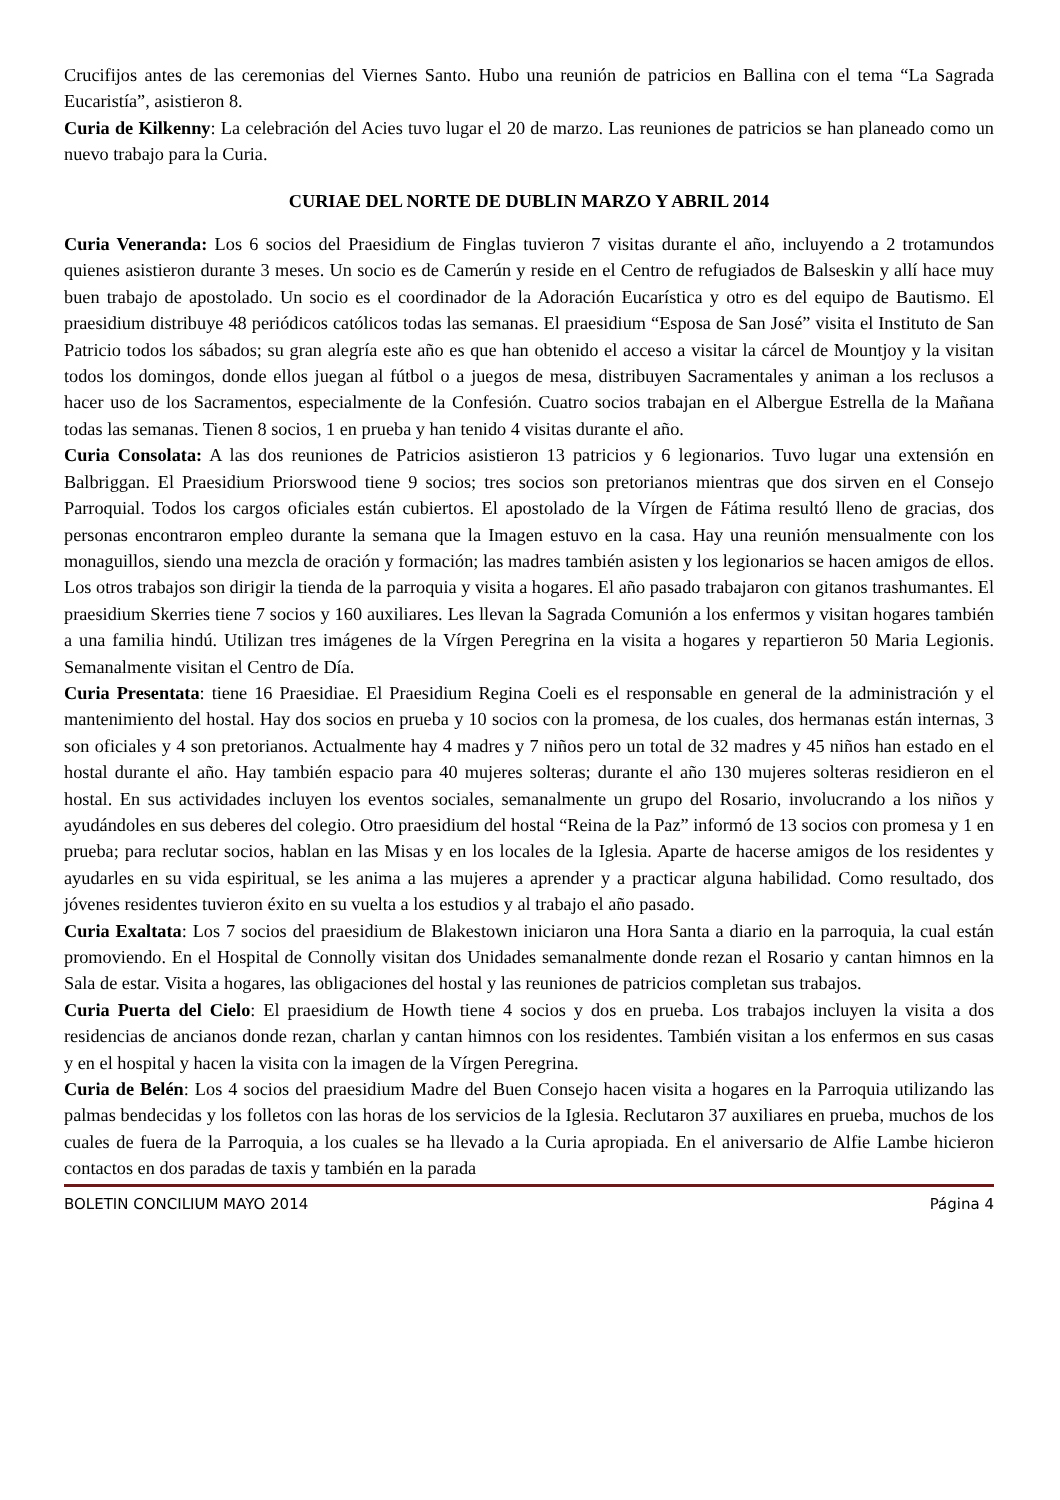Crucifijos antes de las ceremonias del Viernes Santo. Hubo una reunión de patricios en Ballina con el tema “La Sagrada Eucaristía”, asistieron 8.
Curia de Kilkenny: La celebración del Acies tuvo lugar el 20 de marzo. Las reuniones de patricios se han planeado como un nuevo trabajo para la Curia.
CURIAE DEL NORTE DE DUBLIN MARZO Y ABRIL 2014
Curia Veneranda: Los 6 socios del Praesidium de Finglas tuvieron 7 visitas durante el año, incluyendo a 2 trotamundos quienes asistieron durante 3 meses. Un socio es de Camerún y reside en el Centro de refugiados de Balseskin y allí hace muy buen trabajo de apostolado. Un socio es el coordinador de la Adoración Eucarística y otro es del equipo de Bautismo. El praesidium distribuye 48 periódicos católicos todas las semanas. El praesidium “Esposa de San José” visita el Instituto de San Patricio todos los sábados; su gran alegría este año es que han obtenido el acceso a visitar la cárcel de Mountjoy y la visitan todos los domingos, donde ellos juegan al fútbol o a juegos de mesa, distribuyen Sacramentales y animan a los reclusos a hacer uso de los Sacramentos, especialmente de la Confesión. Cuatro socios trabajan en el Albergue Estrella de la Mañana todas las semanas. Tienen 8 socios, 1 en prueba y han tenido 4 visitas durante el año.
Curia Consolata: A las dos reuniones de Patricios asistieron 13 patricios y 6 legionarios. Tuvo lugar una extensión en Balbriggan. El Praesidium Priorswood tiene 9 socios; tres socios son pretorianos mientras que dos sirven en el Consejo Parroquial. Todos los cargos oficiales están cubiertos. El apostolado de la Vírgen de Fátima resultó lleno de gracias, dos personas encontraron empleo durante la semana que la Imagen estuvo en la casa. Hay una reunión mensualmente con los monaguillos, siendo una mezcla de oración y formación; las madres también asisten y los legionarios se hacen amigos de ellos. Los otros trabajos son dirigir la tienda de la parroquia y visita a hogares. El año pasado trabajaron con gitanos trashumantes. El praesidium Skerries tiene 7 socios y 160 auxiliares. Les llevan la Sagrada Comunión a los enfermos y visitan hogares también a una familia hindú. Utilizan tres imágenes de la Vírgen Peregrina en la visita a hogares y repartieron 50 Maria Legionis. Semanalmente visitan el Centro de Día.
Curia Presentata: tiene 16 Praesidiae. El Praesidium Regina Coeli es el responsable en general de la administración y el mantenimiento del hostal. Hay dos socios en prueba y 10 socios con la promesa, de los cuales, dos hermanas están internas, 3 son oficiales y 4 son pretorianos. Actualmente hay 4 madres y 7 niños pero un total de 32 madres y 45 niños han estado en el hostal durante el año. Hay también espacio para 40 mujeres solteras; durante el año 130 mujeres solteras residieron en el hostal. En sus actividades incluyen los eventos sociales, semanalmente un grupo del Rosario, involucrando a los niños y ayudándoles en sus deberes del colegio. Otro praesidium del hostal “Reina de la Paz” informó de 13 socios con promesa y 1 en prueba; para reclutar socios, hablan en las Misas y en los locales de la Iglesia. Aparte de hacerse amigos de los residentes y ayudarles en su vida espiritual, se les anima a las mujeres a aprender y a practicar alguna habilidad. Como resultado, dos jóvenes residentes tuvieron éxito en su vuelta a los estudios y al trabajo el año pasado.
Curia Exaltata: Los 7 socios del praesidium de Blakestown iniciaron una Hora Santa a diario en la parroquia, la cual están promoviendo. En el Hospital de Connolly visitan dos Unidades semanalmente donde rezan el Rosario y cantan himnos en la Sala de estar. Visita a hogares, las obligaciones del hostal y las reuniones de patricios completan sus trabajos.
Curia Puerta del Cielo: El praesidium de Howth tiene 4 socios y dos en prueba. Los trabajos incluyen la visita a dos residencias de ancianos donde rezan, charlan y cantan himnos con los residentes. También visitan a los enfermos en sus casas y en el hospital y hacen la visita con la imagen de la Vírgen Peregrina.
Curia de Belén: Los 4 socios del praesidium Madre del Buen Consejo hacen visita a hogares en la Parroquia utilizando las palmas bendecidas y los folletos con las horas de los servicios de la Iglesia. Reclutaron 37 auxiliares en prueba, muchos de los cuales de fuera de la Parroquia, a los cuales se ha llevado a la Curia apropiada. En el aniversario de Alfie Lambe hicieron contactos en dos paradas de taxis y también en la parada
BOLETIN CONCILIUM MAYO 2014 Página 4